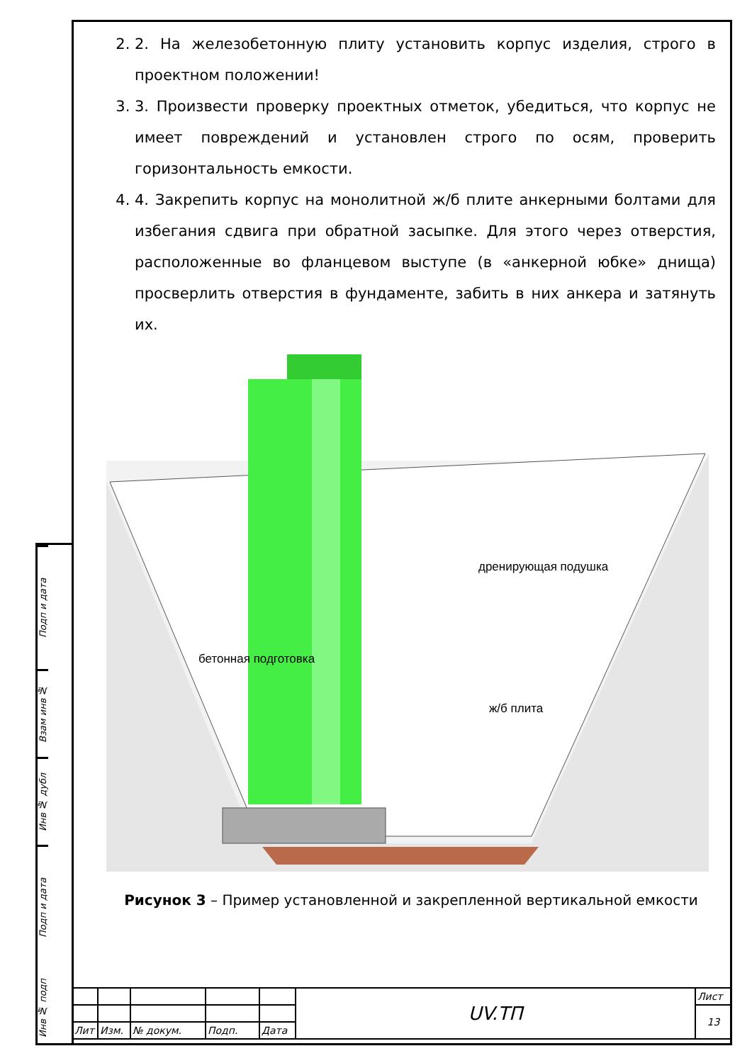Подп и дата
Взам инв №
Инв № дубл
Подп и дата
Инв № подп
2. 2. На железобетонную плиту установить корпус изделия, строго в проектном положении!
3. 3. Произвести проверку проектных отметок, убедиться, что корпус не имеет повреждений и установлен строго по осям, проверить горизонтальность емкости.
4. 4. Закрепить корпус на монолитной ж/б плите анкерными болтами для избегания сдвига при обратной засыпке. Для этого через отверстия, расположенные во фланцевом выступе (в «анкерной юбке» днища) просверлить отверстия в фундаменте, забить в них анкера и затянуть их.
бетонная подготовка
дренирующая подушка
ж/б плита
Рисунок 3 – Пример установленной и закрепленной вертикальной емкости
| | | | | | UV.ТП | Лист |
| | | | | | | 13 |
| Лит | Изм. | № докум. | Подп. | Дата | | |